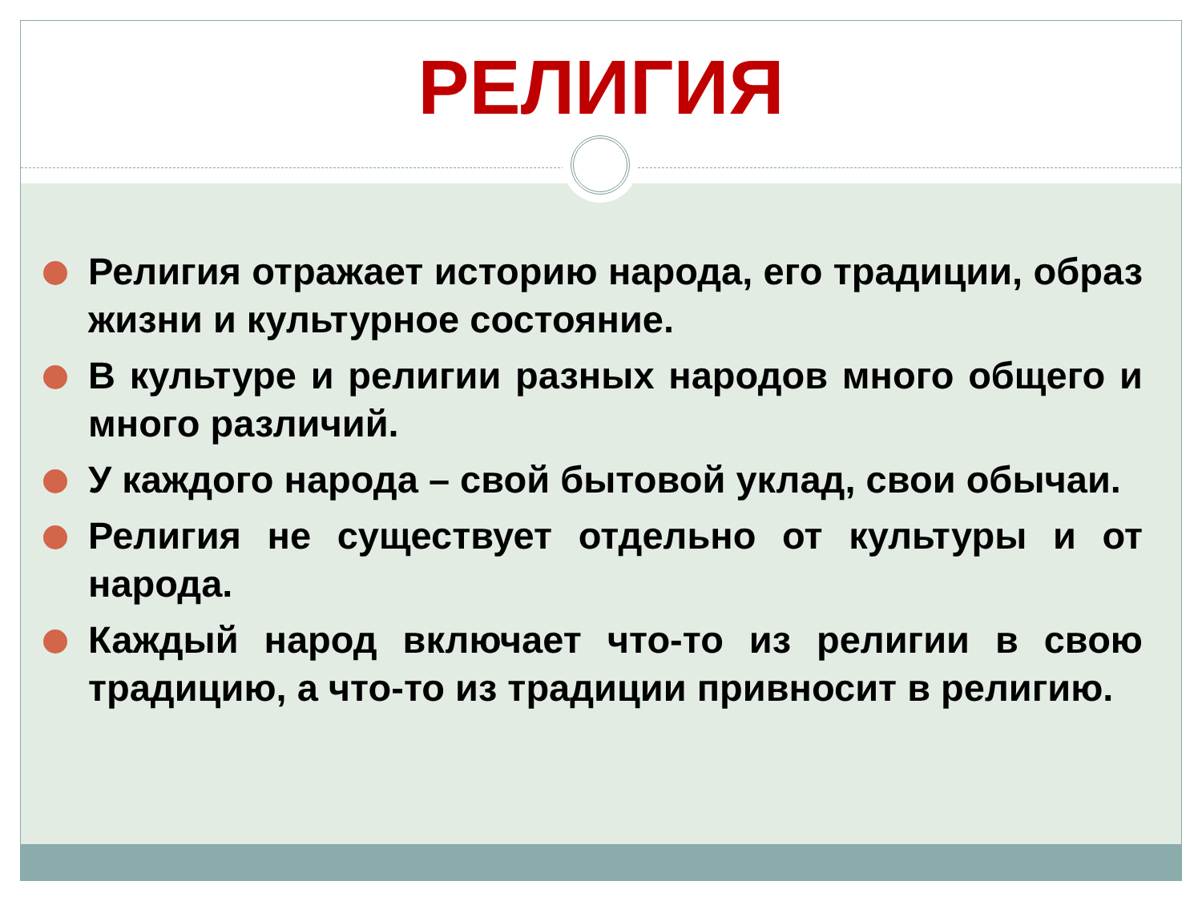РЕЛИГИЯ
Религия отражает историю народа, его традиции, образ жизни и культурное состояние.
В культуре и религии разных народов много общего и много различий.
У каждого народа – свой бытовой уклад, свои обычаи.
Религия не существует отдельно от культуры и от народа.
Каждый народ включает что-то из религии в свою традицию, а что-то из традиции привносит в религию.